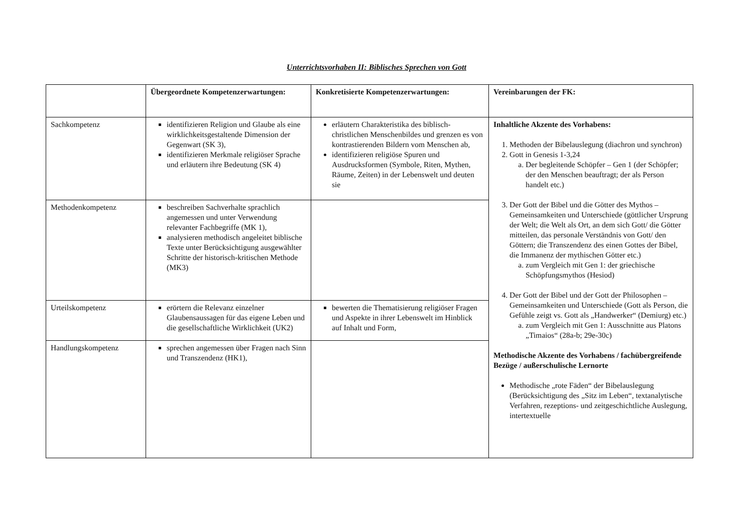Unterrichtsvorhaben II: Biblisches Sprechen von Gott
| | Übergeordnete Kompetenzerwartungen: | Konkretisierte Kompetenzerwartungen: | Vereinbarungen der FK: |
| --- | --- | --- | --- |
| Sachkompetenz | identifizieren Religion und Glaube als eine wirklichkeitsgestaltende Dimension der Gegenwart (SK 3), identifizieren Merkmale religiöser Sprache und erläutern ihre Bedeutung (SK 4) | erläutern Charakteristika des biblisch-christlichen Menschenbildes und grenzen es von kontrastierenden Bildern vom Menschen ab, identifizieren religiöse Spuren und Ausdrucksformen (Symbole, Riten, Mythen, Räume, Zeiten) in der Lebenswelt und deuten sie | Inhaltliche Akzente des Vorhabens: 1. Methoden der Bibelauslegung (diachron und synchron) 2. Gott in Genesis 1-3,24 a. Der begleitende Schöpfer – Gen 1 (der Schöpfer; der den Menschen beauftragt; der als Person handelt etc.) 3. Der Gott der Bibel und die Götter des Mythos – Gemeinsamkeiten und Unterschiede (göttlicher Ursprung der Welt; die Welt als Ort, an dem sich Gott/ die Götter mitteilen, das personale Verständnis von Gott/ den Göttern; die Transzendenz des einen Gottes der Bibel, die Immanenz der mythischen Götter etc.) a. zum Vergleich mit Gen 1: der griechische Schöpfungsmythos (Hesiod) 4. Der Gott der Bibel und der Gott der Philosophen – Gemeinsamkeiten und Unterschiede (Gott als Person, die Gefühle zeigt vs. Gott als „Handwerker“ (Demiurg) etc.) a. zum Vergleich mit Gen 1: Ausschnitte aus Platons „Timaios“ (28a-b; 29e-30c) Methodische Akzente des Vorhabens / fachübergreifende Bezüge / außerschulische Lernorte Methodische „rote Fäden“ der Bibelauslegung (Berücksichtigung des „Sitz im Leben“, textanalytische Verfahren, rezeptions- und zeitgeschichtliche Auslegung, intertextuelle |
| Methodenkompetenz | beschreiben Sachverhalte sprachlich angemessen und unter Verwendung relevanter Fachbegriffe (MK 1), analysieren methodisch angeleitet biblische Texte unter Berücksichtigung ausgewählter Schritte der historisch-kritischen Methode (MK3) | | |
| Urteilskompetenz | erörtern die Relevanz einzelner Glaubensaussagen für das eigene Leben und die gesellschaftliche Wirklichkeit (UK2) | bewerten die Thematisierung religiöser Fragen und Aspekte in ihrer Lebenswelt im Hinblick auf Inhalt und Form, | |
| Handlungskompetenz | sprechen angemessen über Fragen nach Sinn und Transzendenz (HK1), | | |